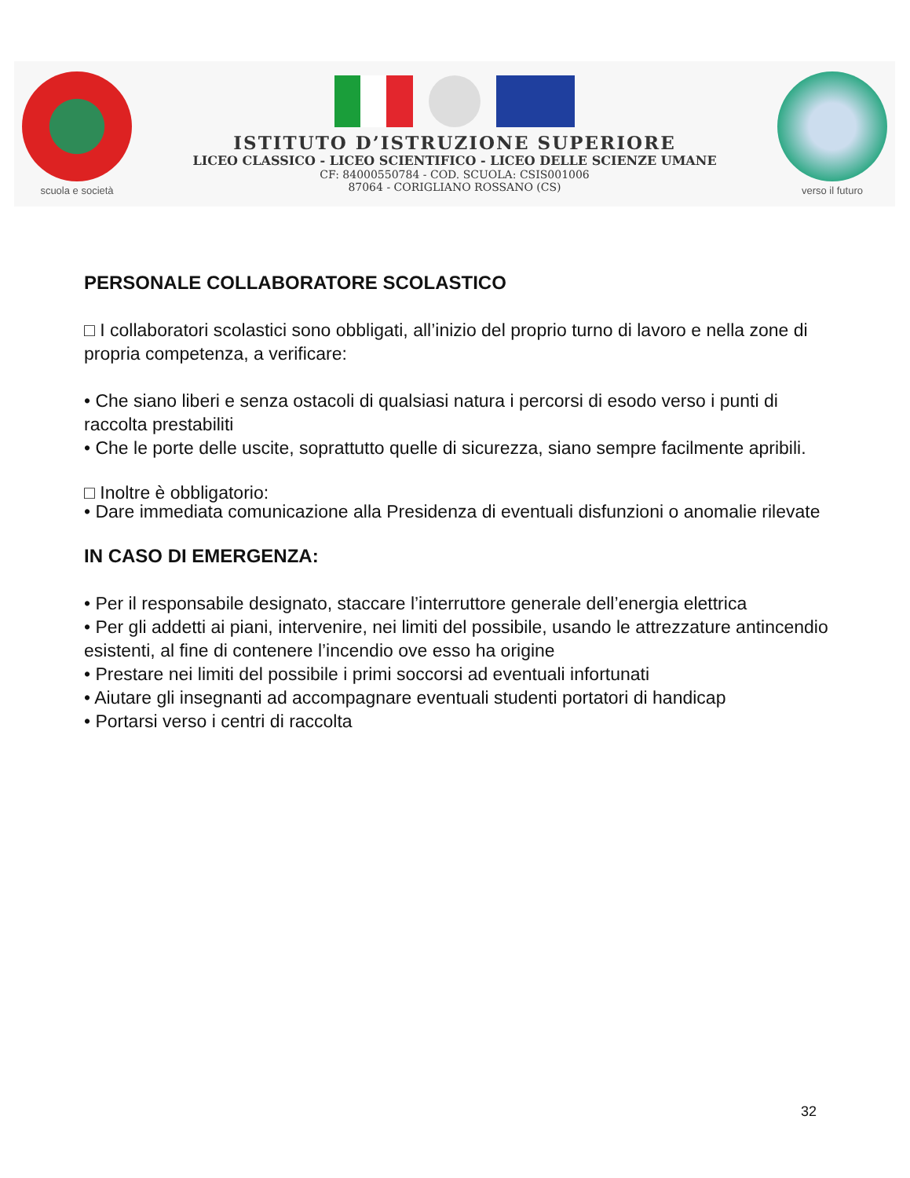scuola e società
ISTITUTO D’ISTRUZIONE SUPERIORE
LICEO CLASSICO - LICEO SCIENTIFICO - LICEO DELLE SCIENZE UMANE
CF: 84000550784 - COD. SCUOLA: CSIS001006
87064 - CORIGLIANO ROSSANO (CS)
verso il futuro
PERSONALE COLLABORATORE SCOLASTICO
□ I collaboratori scolastici sono obbligati, all’inizio del proprio turno di lavoro e nella zone di propria competenza, a verificare:
• Che siano liberi e senza ostacoli di qualsiasi natura i percorsi di esodo verso i punti di raccolta prestabiliti
• Che le porte delle uscite, soprattutto quelle di sicurezza, siano sempre facilmente apribili.
□ Inoltre è obbligatorio:
• Dare immediata comunicazione alla Presidenza di eventuali disfunzioni o anomalie rilevate
IN CASO DI EMERGENZA:
• Per il responsabile designato, staccare l’interruttore generale dell’energia elettrica
• Per gli addetti ai piani, intervenire, nei limiti del possibile, usando le attrezzature antincendio esistenti, al fine di contenere l’incendio ove esso ha origine
• Prestare nei limiti del possibile i primi soccorsi ad eventuali infortunati
• Aiutare gli insegnanti ad accompagnare eventuali studenti portatori di handicap
• Portarsi verso i centri di raccolta
32